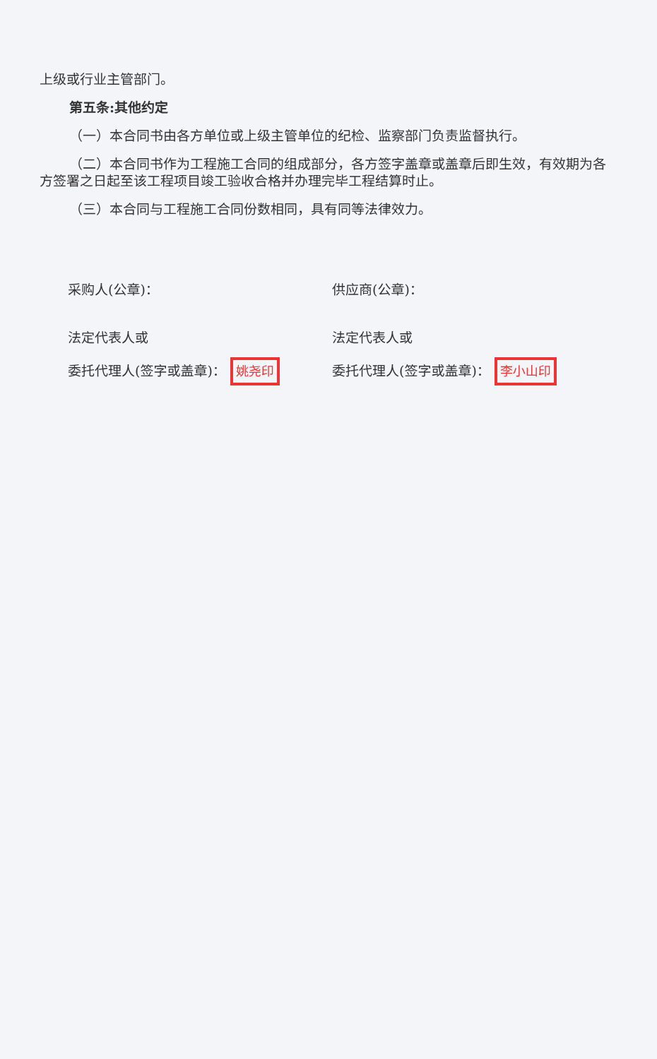上级或行业主管部门。
第五条:其他约定
（一）本合同书由各方单位或上级主管单位的纪检、监察部门负责监督执行。
（二）本合同书作为工程施工合同的组成部分，各方签字盖章或盖章后即生效，有效期为各方签署之日起至该工程项目竣工验收合格并办理完毕工程结算时止。
（三）本合同与工程施工合同份数相同，具有同等法律效力。
采购人(公章)：
法定代表人或
委托代理人(签字或盖章)： 姚尧印
供应商(公章)：
法定代表人或
委托代理人(签字或盖章)： 李小山印